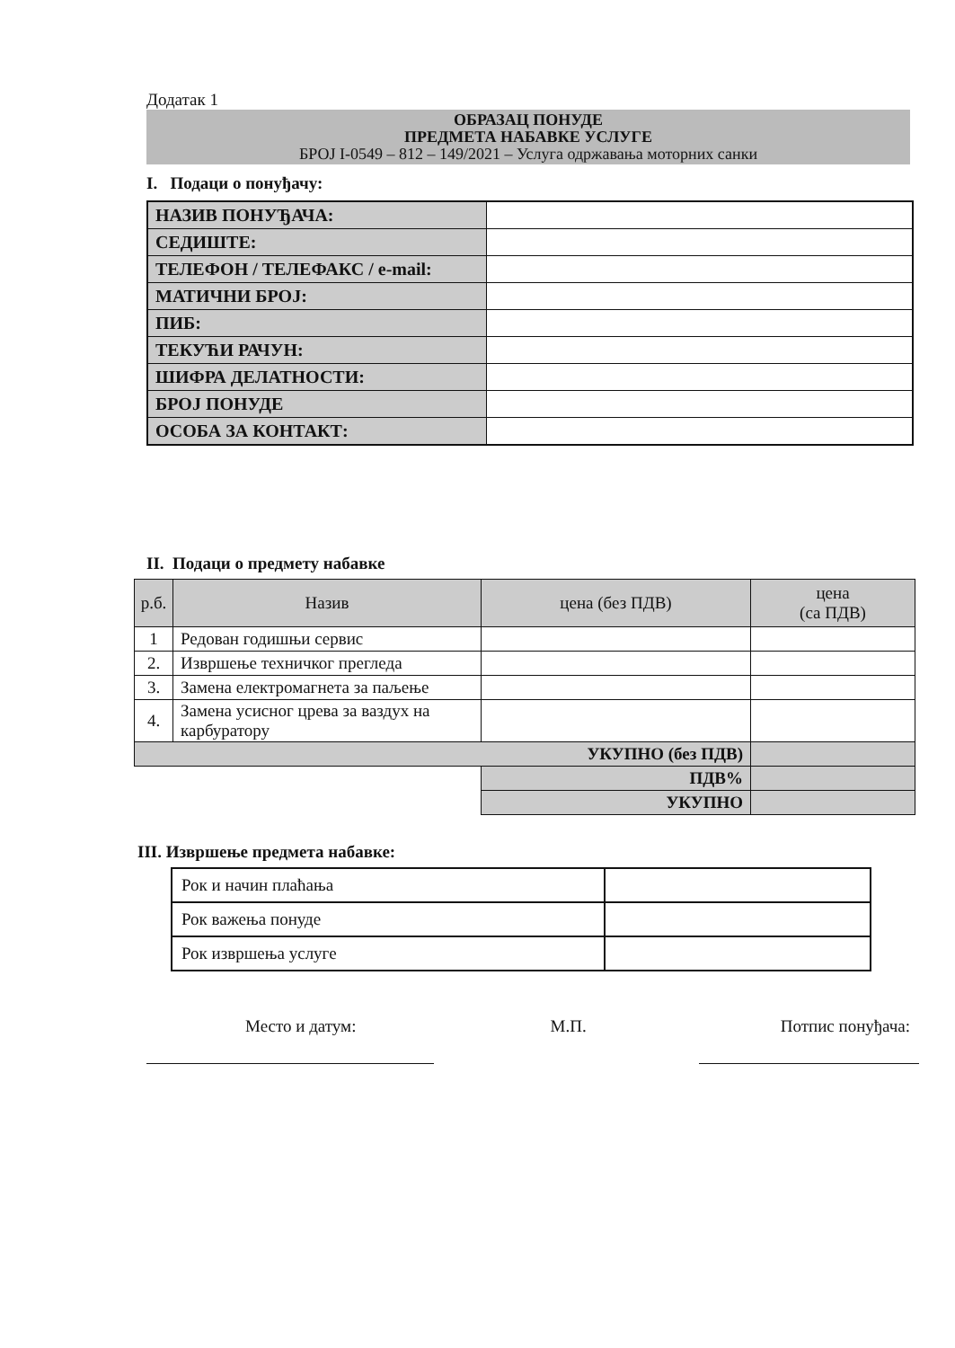Додатак 1
ОБРАЗАЦ ПОНУДЕ
ПРЕДМЕТА НАБАВКЕ УСЛУГЕ
БРОЈ I-0549 – 812 – 149/2021 – Услуга одржавања моторних санки
I. Подаци о понуђачу:
| НАЗИВ ПОНУЂАЧА: | |
| СЕДИШТЕ: | |
| ТЕЛЕФОН / ТЕЛЕФАКС / e-mail: | |
| МАТИЧНИ БРОЈ: | |
| ПИБ: | |
| ТЕКУЋИ РАЧУН: | |
| ШИФРА ДЕЛАТНОСТИ: | |
| БРОЈ ПОНУДЕ | |
| ОСОБА ЗА КОНТАКТ: | |
II. Подаци о предмету набавке
| р.б. | Назив | цена (без ПДВ) | цена (са ПДВ) |
| --- | --- | --- | --- |
| 1 | Редован годишњи сервис | | |
| 2. | Извршење техничког прегледа | | |
| 3. | Замена електромагнета за паљење | | |
| 4. | Замена усисног црева за ваздух на карбуратору | | |
| УКУПНО (без ПДВ) | | | |
| | | ПДВ% | |
| | | УКУПНО | |
III. Извршење предмета набавке:
| Рок и начин плаћања | |
| Рок важења понуде | |
| Рок извршења услуге | |
Место и датум: М.П. Потпис понуђача: